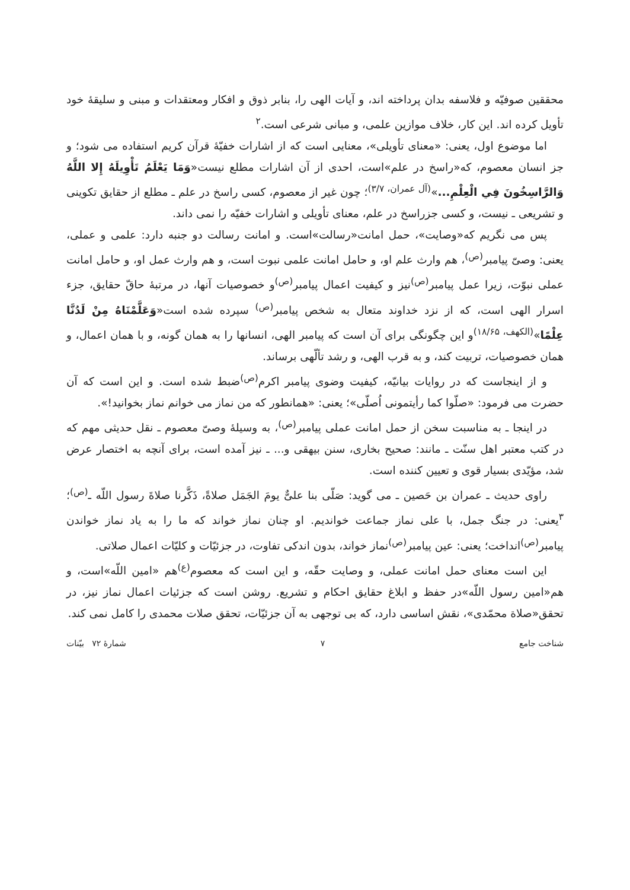محققین صوفیّه و فلاسفه بدان پرداخته اند، و آیات الهی را، بنابر ذوق و افکار ومعتقدات و مبنی و سلیقهٔ خود تأویل کرده اند. این کار، خلاف موازین علمی، و مبانی شرعی است.<sup>۲</sup>
اما موضوع اول، یعنی: «معنای تأویلی»، معنایی است که از اشارات خفیّهٔ قرآن کریم استفاده می شود؛ و جز انسان معصوم، که«راسخ در علم»است، احدی از آن اشارات مطلع نیست«وَمَا يَعْلَمُ تَأْوِيلَهُ إِلا اللَّهُ وَالرَّاسِخُونَ فِي الْعِلْمِ...»<sup>(آل عمران، ۳/۷)</sup>؛ چون غیر از معصوم، کسی راسخ در علم ـ مطلع از حقایق تکوینی و تشریعی ـ نیست، و کسی جزراسخ در علم، معنای تأویلی و اشارات خفیّه را نمی داند.
پس می نگریم که«وصایت»، حمل امانت«رسالت»است. و امانت رسالت دو جنبه دارد: علمی و عملی، یعنی: وصیّ پیامبر<sup>(ص)</sup>، هم وارث علم او، و حامل امانت علمی نبوت است، و هم وارث عمل او، و حامل امانت عملی نبوّت، زیرا عمل پیامبر<sup>(ص)</sup>نیز و کیفیت اعمال پیامبر<sup>(ص)</sup>و خصوصیات آنها، در مرتبهٔ حاقّ حقایق، جزء اسرار الهی است، که از نزد خداوند متعال به شخص پیامبر<sup>(ص)</sup> سپرده شده است«وَعَلَّمْنَاهُ مِنْ لَدُنَّا عِلْمًا»<sup>(الکهف، ۱۸/۶۵)</sup>و این چگونگی برای آن است که پیامبر الهی، انسانها را به همان گونه، و با همان اعمال، و همان خصوصیات، تربیت کند، و به قرب الهی، و رشد تألّهی برساند.
و از اینجاست که در روایات بیانیّه، کیفیت وضوی پیامبر اکرم<sup>(ص)</sup>ضبط شده است. و این است که آن حضرت می فرمود: «صلّوا کما رأیتمونی اُصلّی»؛ یعنی: «همانطور که من نماز می خوانم نماز بخوانید!».
در اینجا ـ به مناسبت سخن از حمل امانت عملی پیامبر<sup>(ص)</sup>، به وسیلهٔ وصیّ معصوم ـ نقل حدیثی مهم که در کتب معتبر اهل سنّت ـ مانند: صحیح بخاری، سنن بیهقی و... ـ نیز آمده است، برای آنچه به اختصار عرض شد، مؤیّدی بسیار قوی و تعیین کننده است.
راوی حدیث ـ عمران بن حَصین ـ می گوید: صَلّی بنا علیٌّ یومَ الجَمَل صلاةً، ذَکَّرنا صلاةَ رسول اللّه ـ<sup>(ص)</sup>؛ <sup>۳</sup>یعنی: در جنگ جمل، با علی نماز جماعت خواندیم. او چنان نماز خواند که ما را به یاد نماز خواندن پیامبر<sup>(ص)</sup>انداخت؛ یعنی: عین پیامبر<sup>(ص)</sup>نماز خواند، بدون اندکی تفاوت، در جزئیّات و کلیّات اعمال صلاتی.
این است معنای حمل امانت عملی، و وصایت حقّه، و این است که معصوم<sup>(ع)</sup>هم «امین اللّه»است، و هم«امین رسول اللّه»در حفظ و ابلاغ حقایق احکام و تشریع. روشن است که جزئیات اعمال نماز نیز، در تحقق«صلاة محمّدی»، نقش اساسی دارد، که بی توجهی به آن جزئیّات، تحقق صلات محمدی را کامل نمی کند.
شناخت جامع ۷ شمارهٔ ۷۲ بیّنات